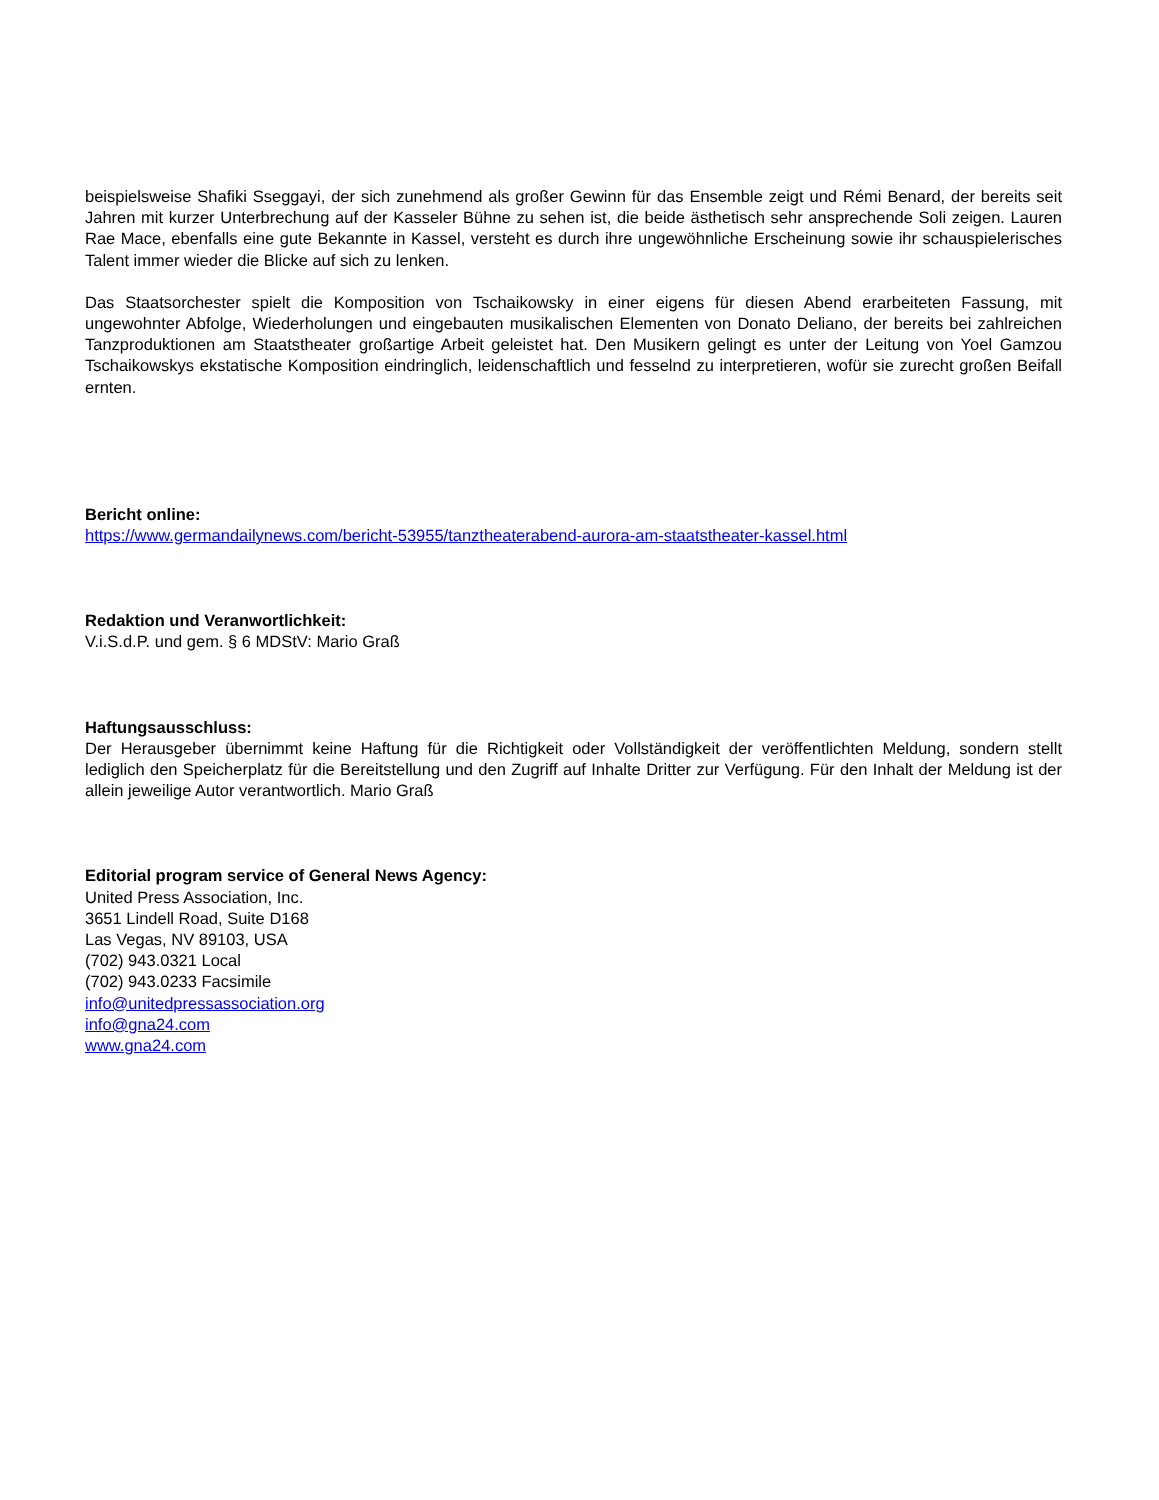beispielsweise Shafiki Sseggayi, der sich zunehmend als großer Gewinn für das Ensemble zeigt und Rémi Benard, der bereits seit Jahren mit kurzer Unterbrechung auf der Kasseler Bühne zu sehen ist, die beide ästhetisch sehr ansprechende Soli zeigen. Lauren Rae Mace, ebenfalls eine gute Bekannte in Kassel, versteht es durch ihre ungewöhnliche Erscheinung sowie ihr schauspielerisches Talent immer wieder die Blicke auf sich zu lenken.
Das Staatsorchester spielt die Komposition von Tschaikowsky in einer eigens für diesen Abend erarbeiteten Fassung, mit ungewohnter Abfolge, Wiederholungen und eingebauten musikalischen Elementen von Donato Deliano, der bereits bei zahlreichen Tanzproduktionen am Staatstheater großartige Arbeit geleistet hat. Den Musikern gelingt es unter der Leitung von Yoel Gamzou Tschaikowskys ekstatische Komposition eindringlich, leidenschaftlich und fesselnd zu interpretieren, wofür sie zurecht großen Beifall ernten.
Bericht online:
https://www.germandailynews.com/bericht-53955/tanztheaterabend-aurora-am-staatstheater-kassel.html
Redaktion und Veranwortlichkeit:
V.i.S.d.P. und gem. § 6 MDStV: Mario Graß
Haftungsausschluss:
Der Herausgeber übernimmt keine Haftung für die Richtigkeit oder Vollständigkeit der veröffentlichten Meldung, sondern stellt lediglich den Speicherplatz für die Bereitstellung und den Zugriff auf Inhalte Dritter zur Verfügung. Für den Inhalt der Meldung ist der allein jeweilige Autor verantwortlich. Mario Graß
Editorial program service of General News Agency:
United Press Association, Inc.
3651 Lindell Road, Suite D168
Las Vegas, NV 89103, USA
(702) 943.0321 Local
(702) 943.0233 Facsimile
info@unitedpressassociation.org
info@gna24.com
www.gna24.com